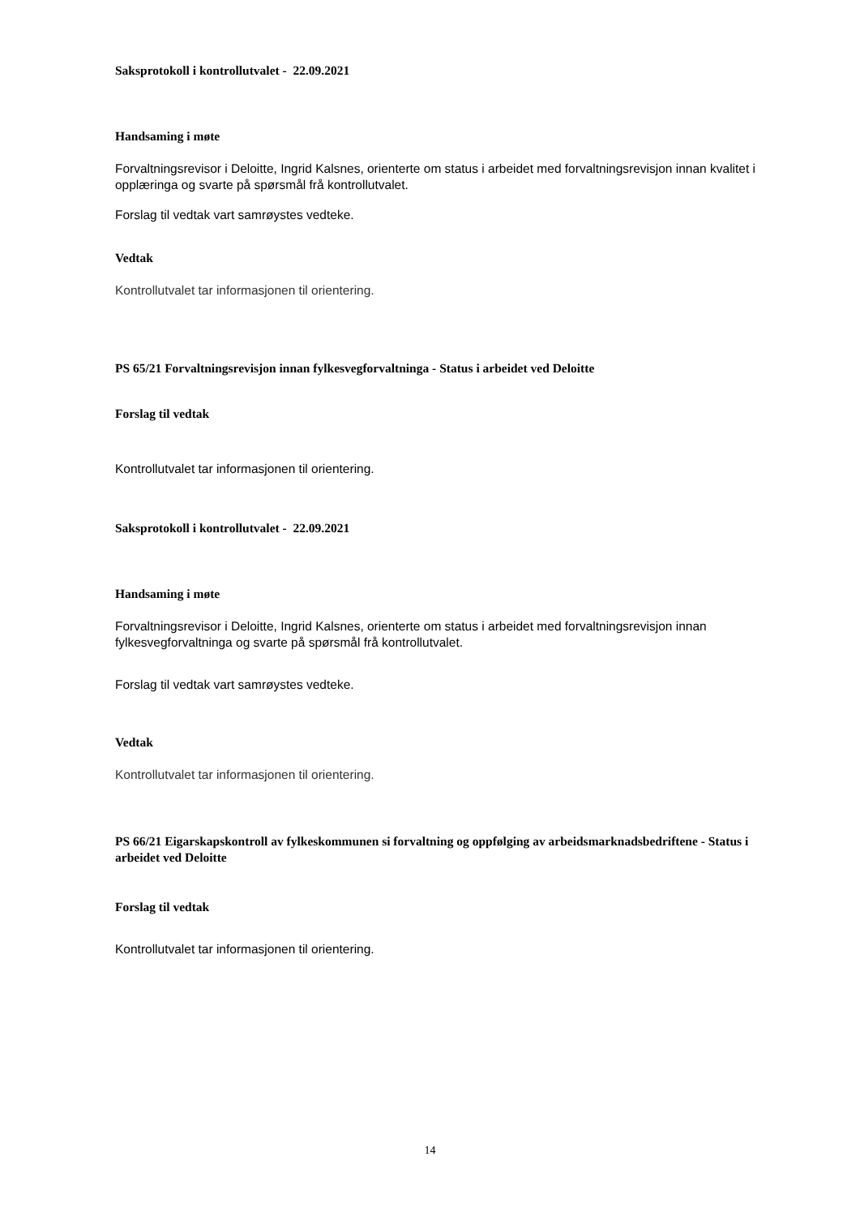Saksprotokoll i kontrollutvalet - 22.09.2021
Handsaming i møte
Forvaltningsrevisor i Deloitte, Ingrid Kalsnes, orienterte om status i arbeidet med forvaltningsrevisjon innan kvalitet i opplæringa og svarte på spørsmål frå kontrollutvalet.
Forslag til vedtak vart samrøystes vedteke.
Vedtak
Kontrollutvalet tar informasjonen til orientering.
PS 65/21 Forvaltningsrevisjon innan fylkesvegforvaltninga - Status i arbeidet ved Deloitte
Forslag til vedtak
Kontrollutvalet tar informasjonen til orientering.
Saksprotokoll i kontrollutvalet - 22.09.2021
Handsaming i møte
Forvaltningsrevisor i Deloitte, Ingrid Kalsnes, orienterte om status i arbeidet med forvaltningsrevisjon innan fylkesvegforvaltninga og svarte på spørsmål frå kontrollutvalet.
Forslag til vedtak vart samrøystes vedteke.
Vedtak
Kontrollutvalet tar informasjonen til orientering.
PS 66/21 Eigarskapskontroll av fylkeskommunen si forvaltning og oppfølging av arbeidsmarknadsbedriftene - Status i arbeidet ved Deloitte
Forslag til vedtak
Kontrollutvalet tar informasjonen til orientering.
14